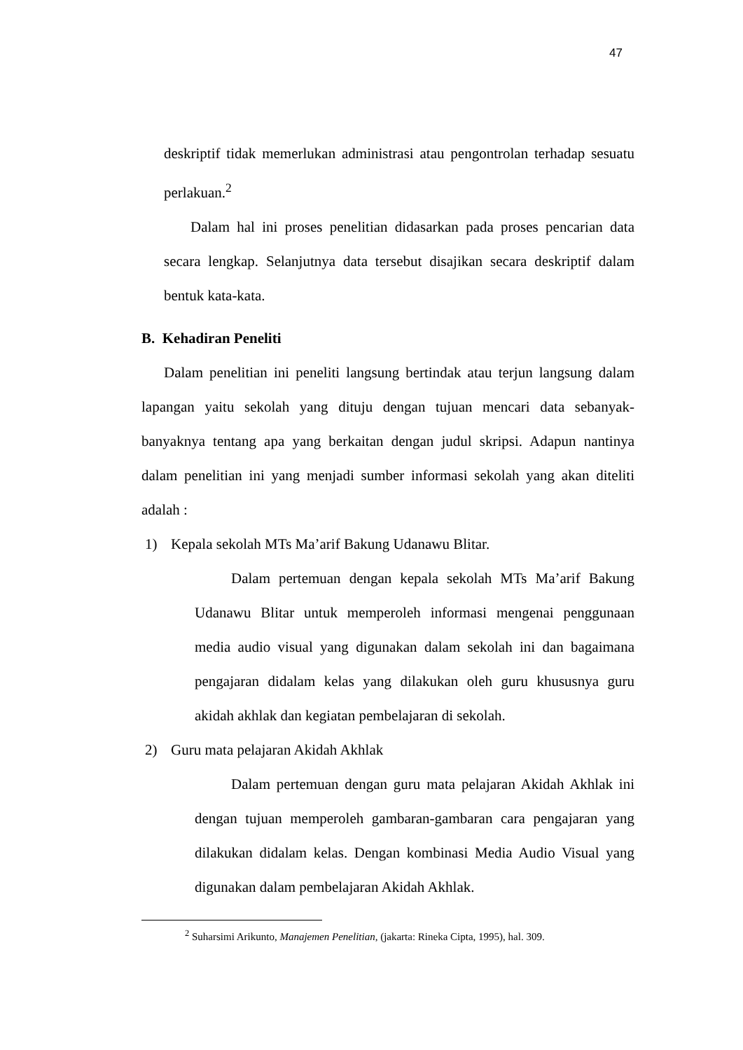47
deskriptif tidak memerlukan administrasi atau pengontrolan terhadap sesuatu perlakuan.<sup>2</sup>
Dalam hal ini proses penelitian didasarkan pada proses pencarian data secara lengkap. Selanjutnya data tersebut disajikan secara deskriptif dalam bentuk kata-kata.
B. Kehadiran Peneliti
Dalam penelitian ini peneliti langsung bertindak atau terjun langsung dalam lapangan yaitu sekolah yang dituju dengan tujuan mencari data sebanyak-banyaknya tentang apa yang berkaitan dengan judul skripsi. Adapun nantinya dalam penelitian ini yang menjadi sumber informasi sekolah yang akan diteliti adalah :
1) Kepala sekolah MTs Ma’arif Bakung Udanawu Blitar.
Dalam pertemuan dengan kepala sekolah MTs Ma’arif Bakung Udanawu Blitar untuk memperoleh informasi mengenai penggunaan media audio visual yang digunakan dalam sekolah ini dan bagaimana pengajaran didalam kelas yang dilakukan oleh guru khususnya guru akidah akhlak dan kegiatan pembelajaran di sekolah.
2) Guru mata pelajaran Akidah Akhlak
Dalam pertemuan dengan guru mata pelajaran Akidah Akhlak ini dengan tujuan memperoleh gambaran-gambaran cara pengajaran yang dilakukan didalam kelas. Dengan kombinasi Media Audio Visual yang digunakan dalam pembelajaran Akidah Akhlak.
<sup>2</sup> Suharsimi Arikunto, Manajemen Penelitian, (jakarta: Rineka Cipta, 1995), hal. 309.